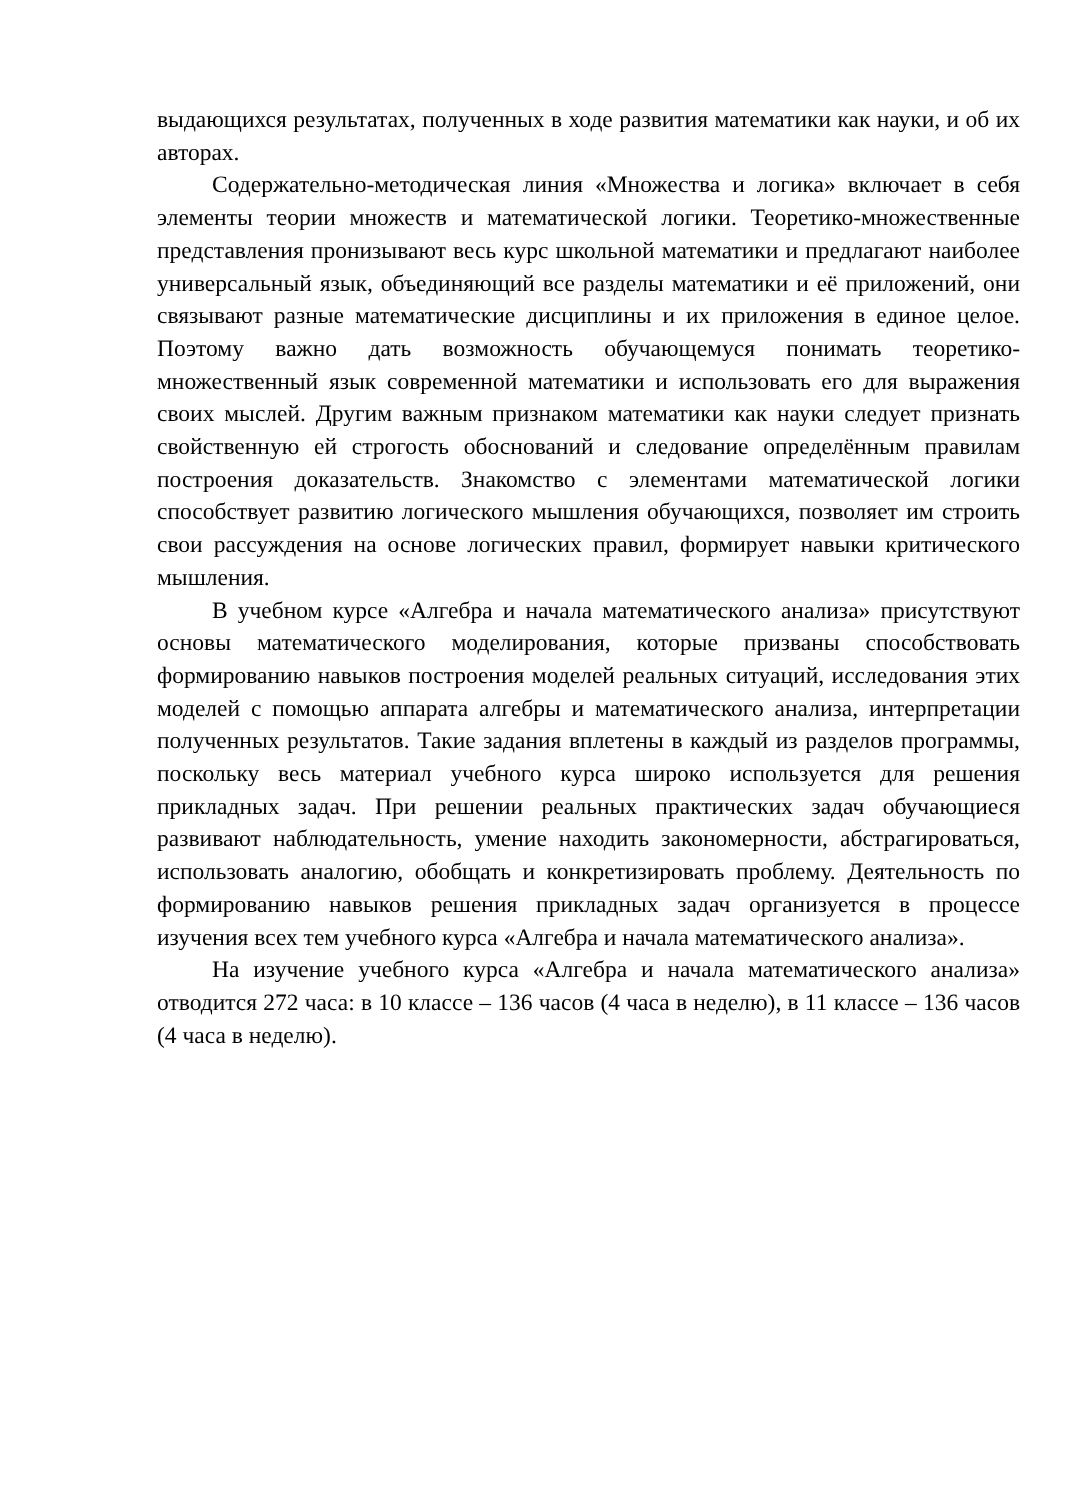выдающихся результатах, полученных в ходе развития математики как науки, и об их авторах.
Содержательно-методическая линия «Множества и логика» включает в себя элементы теории множеств и математической логики. Теоретико-множественные представления пронизывают весь курс школьной математики и предлагают наиболее универсальный язык, объединяющий все разделы математики и её приложений, они связывают разные математические дисциплины и их приложения в единое целое. Поэтому важно дать возможность обучающемуся понимать теоретико-множественный язык современной математики и использовать его для выражения своих мыслей. Другим важным признаком математики как науки следует признать свойственную ей строгость обоснований и следование определённым правилам построения доказательств. Знакомство с элементами математической логики способствует развитию логического мышления обучающихся, позволяет им строить свои рассуждения на основе логических правил, формирует навыки критического мышления.
В учебном курсе «Алгебра и начала математического анализа» присутствуют основы математического моделирования, которые призваны способствовать формированию навыков построения моделей реальных ситуаций, исследования этих моделей с помощью аппарата алгебры и математического анализа, интерпретации полученных результатов. Такие задания вплетены в каждый из разделов программы, поскольку весь материал учебного курса широко используется для решения прикладных задач. При решении реальных практических задач обучающиеся развивают наблюдательность, умение находить закономерности, абстрагироваться, использовать аналогию, обобщать и конкретизировать проблему. Деятельность по формированию навыков решения прикладных задач организуется в процессе изучения всех тем учебного курса «Алгебра и начала математического анализа».
На изучение учебного курса «Алгебра и начала математического анализа» отводится 272 часа: в 10 классе – 136 часов (4 часа в неделю), в 11 классе – 136 часов (4 часа в неделю).